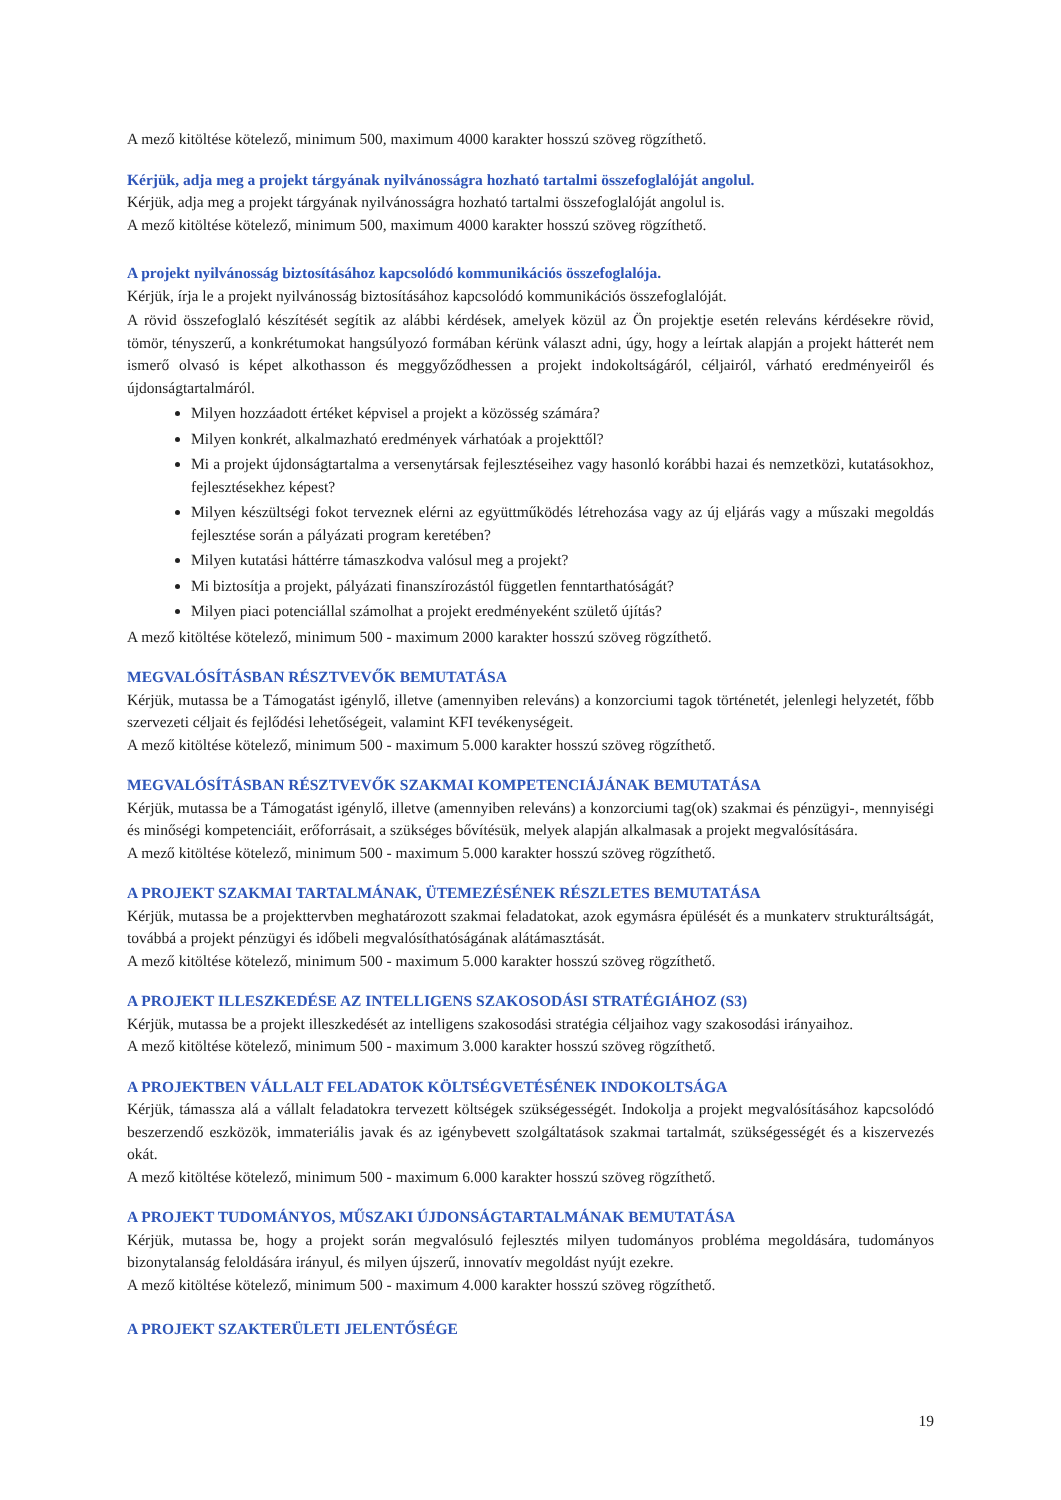A mező kitöltése kötelező, minimum 500, maximum 4000 karakter hosszú szöveg rögzíthető.
Kérjük, adja meg a projekt tárgyának nyilvánosságra hozható tartalmi összefoglalóját angolul.
Kérjük, adja meg a projekt tárgyának nyilvánosságra hozható tartalmi összefoglalóját angolul is.
A mező kitöltése kötelező, minimum 500, maximum 4000 karakter hosszú szöveg rögzíthető.
A projekt nyilvánosság biztosításához kapcsolódó kommunikációs összefoglalója.
Kérjük, írja le a projekt nyilvánosság biztosításához kapcsolódó kommunikációs összefoglalóját.
A rövid összefoglaló készítését segítik az alábbi kérdések, amelyek közül az Ön projektje esetén releváns kérdésekre rövid, tömör, tényszerű, a konkrétumokat hangsúlyozó formában kérünk választ adni, úgy, hogy a leírtak alapján a projekt hátterét nem ismerő olvasó is képet alkothasson és meggyőződhessen a projekt indokoltságáról, céljairól, várható eredményeiről és újdonságtartalmáról.
Milyen hozzáadott értéket képvisel a projekt a közösség számára?
Milyen konkrét, alkalmazható eredmények várhatóak a projekttől?
Mi a projekt újdonságtartalma a versenytársak fejlesztéseihez vagy hasonló korábbi hazai és nemzetközi, kutatásokhoz, fejlesztésekhez képest?
Milyen készültségi fokot terveznek elérni az együttműködés létrehozása vagy az új eljárás vagy a műszaki megoldás fejlesztése során a pályázati program keretében?
Milyen kutatási háttérre támaszkodva valósul meg a projekt?
Mi biztosítja a projekt, pályázati finanszírozástól független fenntarthatóságát?
Milyen piaci potenciállal számolhat a projekt eredményeként születő újítás?
A mező kitöltése kötelező, minimum 500 - maximum 2000 karakter hosszú szöveg rögzíthető.
MEGVALÓSÍTÁSBAN RÉSZTVEVŐK BEMUTATÁSA
Kérjük, mutassa be a Támogatást igénylő, illetve (amennyiben releváns) a konzorciumi tagok történetét, jelenlegi helyzetét, főbb szervezeti céljait és fejlődési lehetőségeit, valamint KFI tevékenységeit.
A mező kitöltése kötelező, minimum 500 - maximum 5.000 karakter hosszú szöveg rögzíthető.
MEGVALÓSÍTÁSBAN RÉSZTVEVŐK SZAKMAI KOMPETENCIÁJÁNAK BEMUTATÁSA
Kérjük, mutassa be a Támogatást igénylő, illetve (amennyiben releváns) a konzorciumi tag(ok) szakmai és pénzügyi-, mennyiségi és minőségi kompetenciáit, erőforrásait, a szükséges bővítésük, melyek alapján alkalmasak a projekt megvalósítására.
A mező kitöltése kötelező, minimum 500 - maximum 5.000 karakter hosszú szöveg rögzíthető.
A PROJEKT SZAKMAI TARTALMÁNAK, ÜTEMEZÉSÉNEK RÉSZLETES BEMUTATÁSA
Kérjük, mutassa be a projekttervben meghatározott szakmai feladatokat, azok egymásra épülését és a munkaterv strukturáltságát, továbbá a projekt pénzügyi és időbeli megvalósíthatóságának alátámasztását.
A mező kitöltése kötelező, minimum 500 - maximum 5.000 karakter hosszú szöveg rögzíthető.
A PROJEKT ILLESZKEDÉSE AZ INTELLIGENS SZAKOSODÁSI STRATÉGIÁHOZ (S3)
Kérjük, mutassa be a projekt illeszkedését az intelligens szakosodási stratégia céljaihoz vagy szakosodási irányaihoz.
A mező kitöltése kötelező, minimum 500 - maximum 3.000 karakter hosszú szöveg rögzíthető.
A PROJEKTBEN VÁLLALT FELADATOK KÖLTSÉGVETÉSÉNEK INDOKOLTSÁGA
Kérjük, támassza alá a vállalt feladatokra tervezett költségek szükségességét. Indokolja a projekt megvalósításához kapcsolódó beszerzendő eszközök, immateriális javak és az igénybevett szolgáltatások szakmai tartalmát, szükségességét és a kiszervezés okát.
A mező kitöltése kötelező, minimum 500 - maximum 6.000 karakter hosszú szöveg rögzíthető.
A PROJEKT TUDOMÁNYOS, MŰSZAKI ÚJDONSÁGTARTALMÁNAK BEMUTATÁSA
Kérjük, mutassa be, hogy a projekt során megvalósuló fejlesztés milyen tudományos probléma megoldására, tudományos bizonytalanság feloldására irányul, és milyen újszerű, innovatív megoldást nyújt ezekre.
A mező kitöltése kötelező, minimum 500 - maximum 4.000 karakter hosszú szöveg rögzíthető.
A PROJEKT SZAKTERÜLETI JELENTŐSÉGE
19